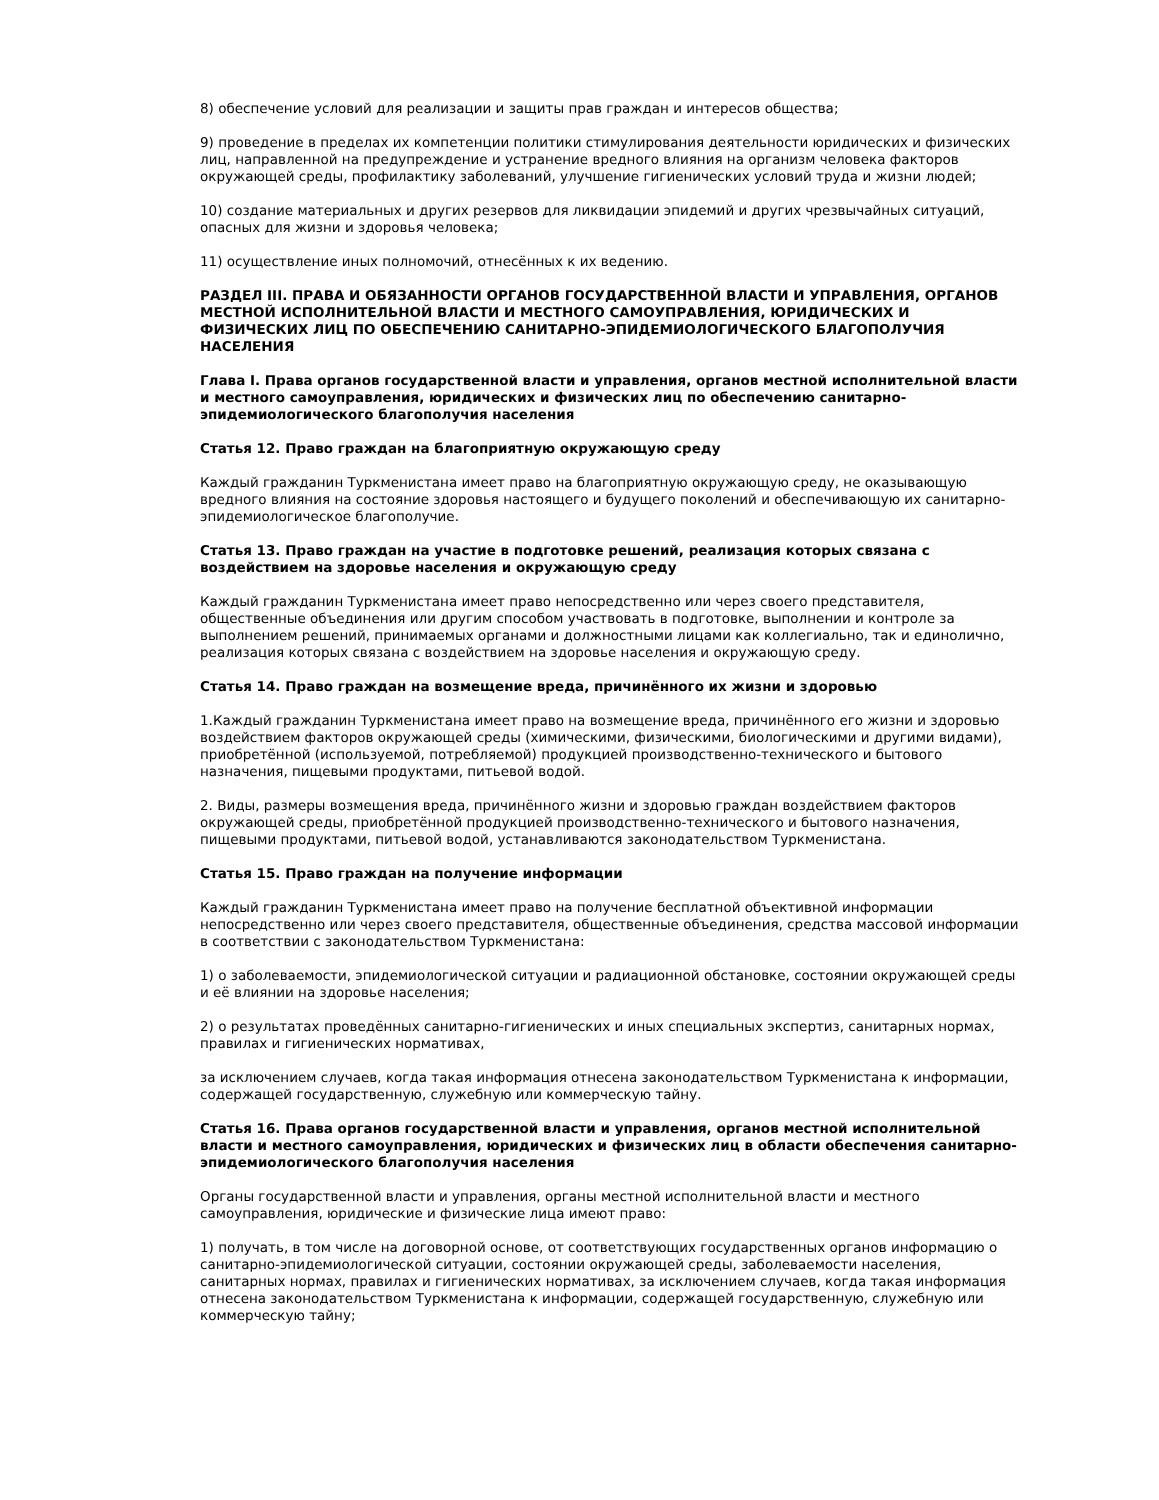8) обеспечение условий для реализации и защиты прав граждан и интересов общества;
9) проведение в пределах их компетенции политики стимулирования деятельности юридических и физических лиц, направленной на предупреждение и устранение вредного влияния на организм человека факторов окружающей среды, профилактику заболеваний, улучшение гигиенических условий труда и жизни людей;
10) создание материальных и других резервов для ликвидации эпидемий и других чрезвычайных ситуаций, опасных для жизни и здоровья человека;
11) осуществление иных полномочий, отнесённых к их ведению.
РАЗДЕЛ III. ПРАВА И ОБЯЗАННОСТИ ОРГАНОВ ГОСУДАРСТВЕННОЙ ВЛАСТИ И УПРАВЛЕНИЯ, ОРГАНОВ МЕСТНОЙ ИСПОЛНИТЕЛЬНОЙ ВЛАСТИ И МЕСТНОГО САМОУПРАВЛЕНИЯ, ЮРИДИЧЕСКИХ И ФИЗИЧЕСКИХ ЛИЦ ПО ОБЕСПЕЧЕНИЮ САНИТАРНО-ЭПИДЕМИОЛОГИЧЕСКОГО БЛАГОПОЛУЧИЯ НАСЕЛЕНИЯ
Глава I. Права органов государственной власти и управления, органов местной исполнительной власти и местного самоуправления, юридических и физических лиц по обеспечению санитарно-эпидемиологического благополучия населения
Статья 12. Право граждан на благоприятную окружающую среду
Каждый гражданин Туркменистана имеет право на благоприятную окружающую среду, не оказывающую вредного влияния на состояние здоровья настоящего и будущего поколений и обеспечивающую их санитарно-эпидемиологическое благополучие.
Статья 13. Право граждан на участие в подготовке решений, реализация которых связана с воздействием на здоровье населения и окружающую среду
Каждый гражданин Туркменистана имеет право непосредственно или через своего представителя, общественные объединения или другим способом участвовать в подготовке, выполнении и контроле за выполнением решений, принимаемых органами и должностными лицами как коллегиально, так и единолично, реализация которых связана с воздействием на здоровье населения и окружающую среду.
Статья 14. Право граждан на возмещение вреда, причинённого их жизни и здоровью
1.Каждый гражданин Туркменистана имеет право на возмещение вреда, причинённого его жизни и здоровью воздействием факторов окружающей среды (химическими, физическими, биологическими и другими видами), приобретённой (используемой, потребляемой) продукцией производственно-технического и бытового назначения, пищевыми продуктами, питьевой водой.
2. Виды, размеры возмещения вреда, причинённого жизни и здоровью граждан воздействием факторов окружающей среды, приобретённой продукцией производственно-технического и бытового назначения, пищевыми продуктами, питьевой водой, устанавливаются законодательством Туркменистана.
Статья 15. Право граждан на получение информации
Каждый гражданин Туркменистана имеет право на получение бесплатной объективной информации непосредственно или через своего представителя, общественные объединения, средства массовой информации в соответствии с законодательством Туркменистана:
1) о заболеваемости, эпидемиологической ситуации и радиационной обстановке, состоянии окружающей среды и её влиянии на здоровье населения;
2) о результатах проведённых санитарно-гигиенических и иных специальных экспертиз, санитарных нормах, правилах и гигиенических нормативах,
за исключением случаев, когда такая информация отнесена законодательством Туркменистана к информации, содержащей государственную, служебную или коммерческую тайну.
Статья 16. Права органов государственной власти и управления, органов местной исполнительной власти и местного самоуправления, юридических и физических лиц в области обеспечения санитарно-эпидемиологического благополучия населения
Органы государственной власти и управления, органы местной исполнительной власти и местного самоуправления, юридические и физические лица имеют право:
1) получать, в том числе на договорной основе, от соответствующих государственных органов информацию о санитарно-эпидемиологической ситуации, состоянии окружающей среды, заболеваемости населения, санитарных нормах, правилах и гигиенических нормативах, за исключением случаев, когда такая информация отнесена законодательством Туркменистана к информации, содержащей государственную, служебную или коммерческую тайну;